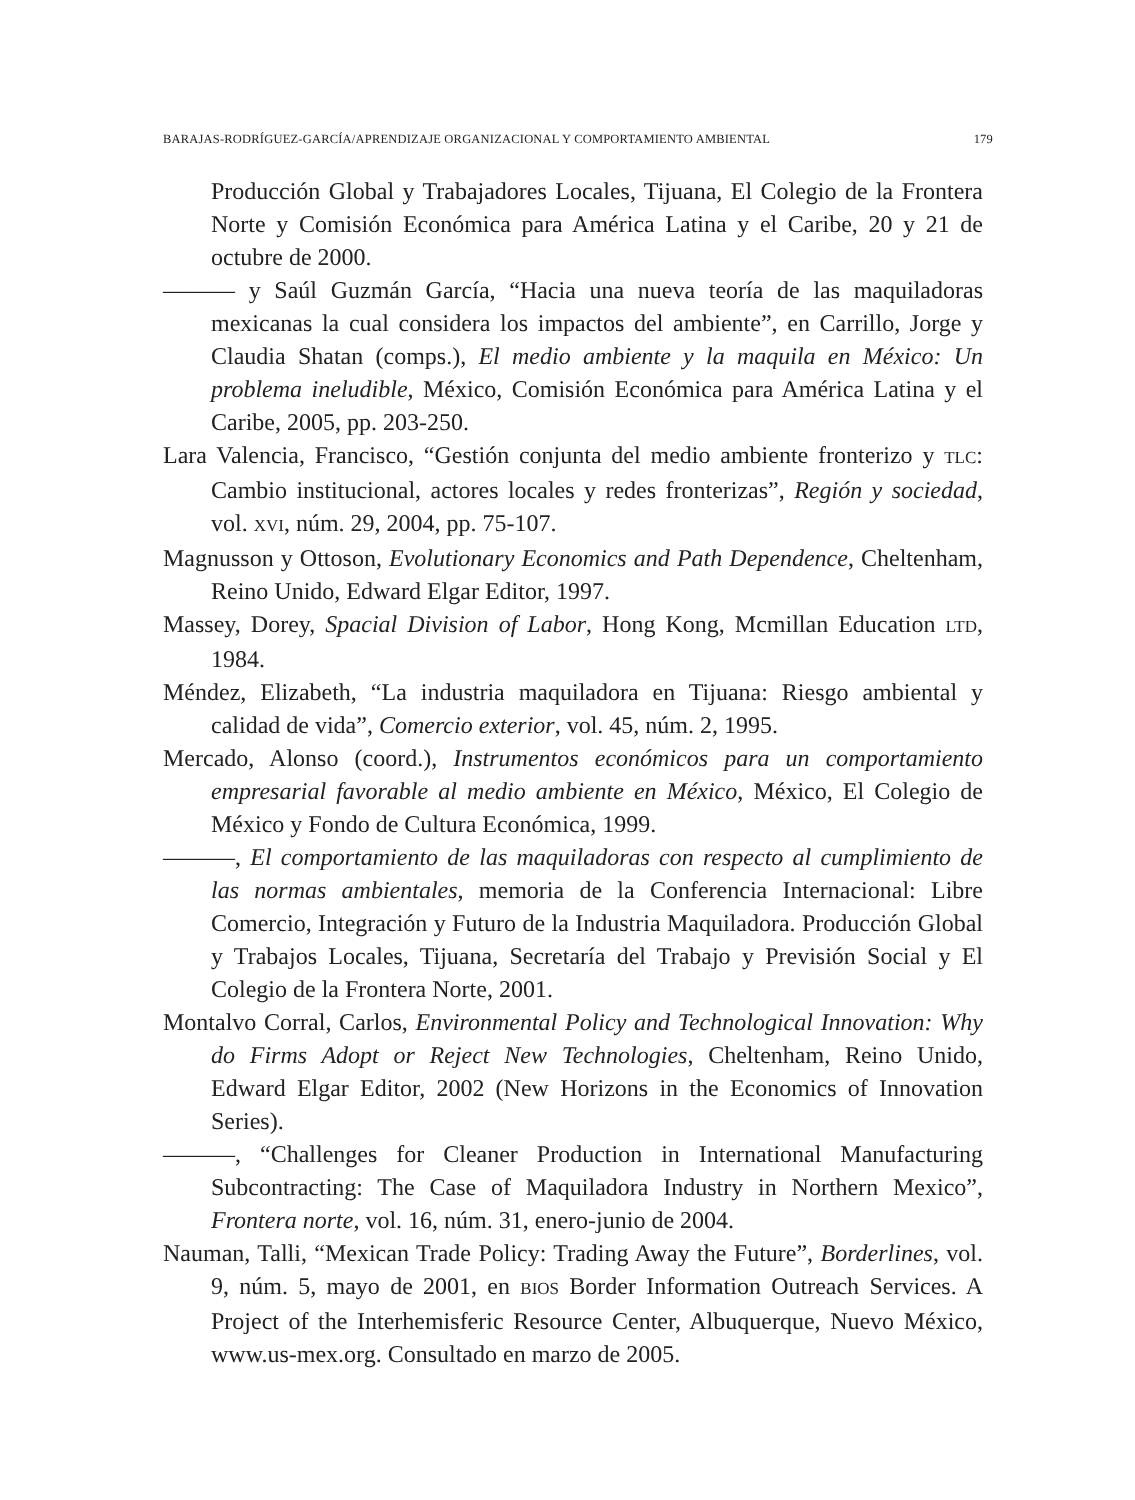BARAJAS-RODRÍGUEZ-GARCÍA/APRENDIZAJE ORGANIZACIONAL Y COMPORTAMIENTO AMBIENTAL 179
Producción Global y Trabajadores Locales, Tijuana, El Colegio de la Frontera Norte y Comisión Económica para América Latina y el Caribe, 20 y 21 de octubre de 2000.
——— y Saúl Guzmán García, “Hacia una nueva teoría de las maquiladoras mexicanas la cual considera los impactos del ambiente”, en Carrillo, Jorge y Claudia Shatan (comps.), El medio ambiente y la maquila en México: Un problema ineludible, México, Comisión Económica para América Latina y el Caribe, 2005, pp. 203-250.
Lara Valencia, Francisco, “Gestión conjunta del medio ambiente fronterizo y TLC: Cambio institucional, actores locales y redes fronterizas”, Región y sociedad, vol. XVI, núm. 29, 2004, pp. 75-107.
Magnusson y Ottoson, Evolutionary Economics and Path Dependence, Cheltenham, Reino Unido, Edward Elgar Editor, 1997.
Massey, Dorey, Spacial Division of Labor, Hong Kong, Mcmillan Education LTD, 1984.
Méndez, Elizabeth, “La industria maquiladora en Tijuana: Riesgo ambiental y calidad de vida”, Comercio exterior, vol. 45, núm. 2, 1995.
Mercado, Alonso (coord.), Instrumentos económicos para un comportamiento empresarial favorable al medio ambiente en México, México, El Colegio de México y Fondo de Cultura Económica, 1999.
———, El comportamiento de las maquiladoras con respecto al cumplimiento de las normas ambientales, memoria de la Conferencia Internacional: Libre Comercio, Integración y Futuro de la Industria Maquiladora. Producción Global y Trabajos Locales, Tijuana, Secretaría del Trabajo y Previsión Social y El Colegio de la Frontera Norte, 2001.
Montalvo Corral, Carlos, Environmental Policy and Technological Innovation: Why do Firms Adopt or Reject New Technologies, Cheltenham, Reino Unido, Edward Elgar Editor, 2002 (New Horizons in the Economics of Innovation Series).
———, “Challenges for Cleaner Production in International Manufacturing Subcontracting: The Case of Maquiladora Industry in Northern Mexico”, Frontera norte, vol. 16, núm. 31, enero-junio de 2004.
Nauman, Talli, “Mexican Trade Policy: Trading Away the Future”, Borderlines, vol. 9, núm. 5, mayo de 2001, en BIOS Border Information Outreach Services. A Project of the Interhemisferic Resource Center, Albuquerque, Nuevo México, www.us-mex.org. Consultado en marzo de 2005.